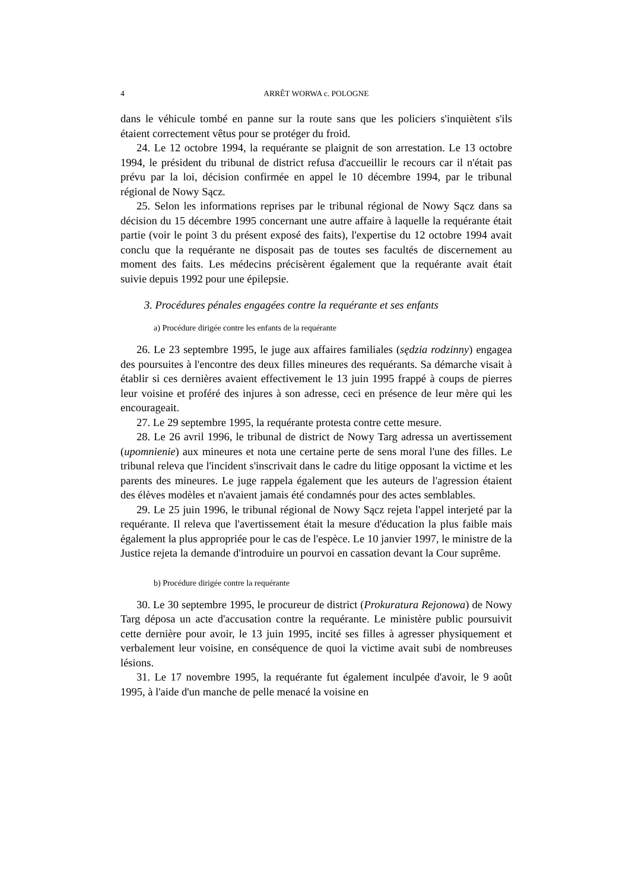4 ARRÊT WORWA c. POLOGNE
dans le véhicule tombé en panne sur la route sans que les policiers s'inquiètent s'ils étaient correctement vêtus pour se protéger du froid.
24. Le 12 octobre 1994, la requérante se plaignit de son arrestation. Le 13 octobre 1994, le président du tribunal de district refusa d'accueillir le recours car il n'était pas prévu par la loi, décision confirmée en appel le 10 décembre 1994, par le tribunal régional de Nowy Sącz.
25. Selon les informations reprises par le tribunal régional de Nowy Sącz dans sa décision du 15 décembre 1995 concernant une autre affaire à laquelle la requérante était partie (voir le point 3 du présent exposé des faits), l'expertise du 12 octobre 1994 avait conclu que la requérante ne disposait pas de toutes ses facultés de discernement au moment des faits. Les médecins précisèrent également que la requérante avait était suivie depuis 1992 pour une épilepsie.
3. Procédures pénales engagées contre la requérante et ses enfants
a) Procédure dirigée contre les enfants de la requérante
26. Le 23 septembre 1995, le juge aux affaires familiales (sędzia rodzinny) engagea des poursuites à l'encontre des deux filles mineures des requérants. Sa démarche visait à établir si ces dernières avaient effectivement le 13 juin 1995 frappé à coups de pierres leur voisine et proféré des injures à son adresse, ceci en présence de leur mère qui les encourageait.
27. Le 29 septembre 1995, la requérante protesta contre cette mesure.
28. Le 26 avril 1996, le tribunal de district de Nowy Targ adressa un avertissement (upomnienie) aux mineures et nota une certaine perte de sens moral l'une des filles. Le tribunal releva que l'incident s'inscrivait dans le cadre du litige opposant la victime et les parents des mineures. Le juge rappela également que les auteurs de l'agression étaient des élèves modèles et n'avaient jamais été condamnés pour des actes semblables.
29. Le 25 juin 1996, le tribunal régional de Nowy Sącz rejeta l'appel interjeté par la requérante. Il releva que l'avertissement était la mesure d'éducation la plus faible mais également la plus appropriée pour le cas de l'espèce. Le 10 janvier 1997, le ministre de la Justice rejeta la demande d'introduire un pourvoi en cassation devant la Cour suprême.
b) Procédure dirigée contre la requérante
30. Le 30 septembre 1995, le procureur de district (Prokuratura Rejonowa) de Nowy Targ déposa un acte d'accusation contre la requérante. Le ministère public poursuivit cette dernière pour avoir, le 13 juin 1995, incité ses filles à agresser physiquement et verbalement leur voisine, en conséquence de quoi la victime avait subi de nombreuses lésions.
31. Le 17 novembre 1995, la requérante fut également inculpée d'avoir, le 9 août 1995, à l'aide d'un manche de pelle menacé la voisine en